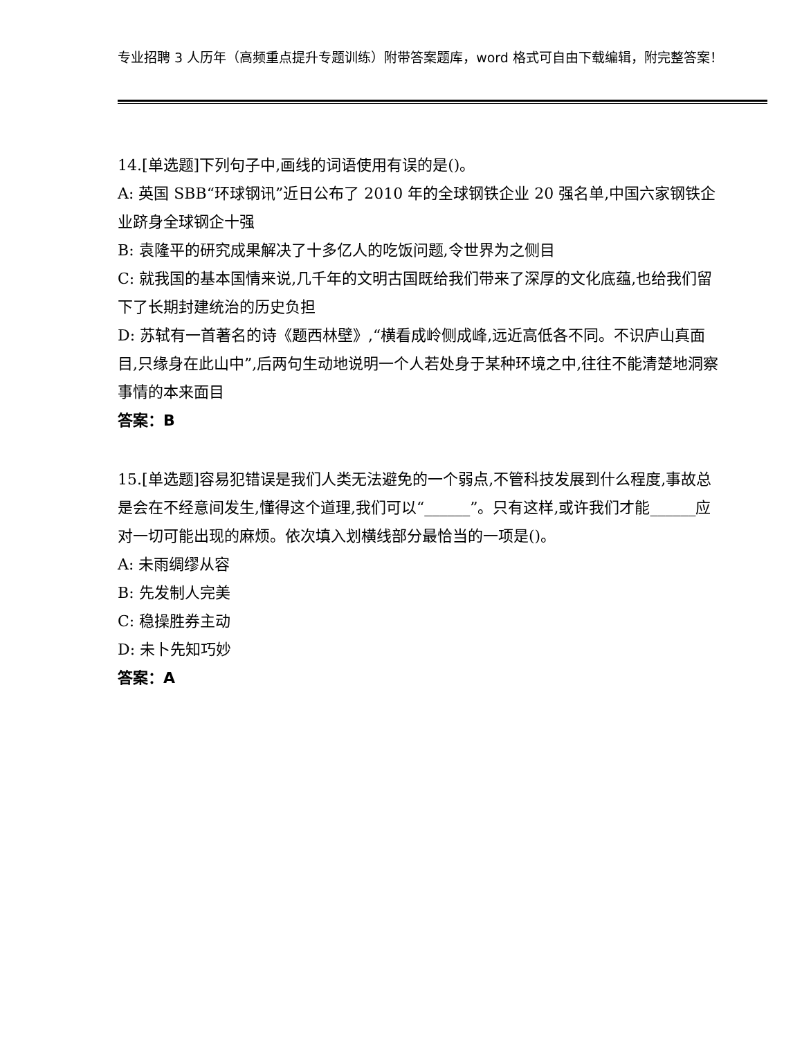专业招聘 3 人历年（高频重点提升专题训练）附带答案题库，word 格式可自由下载编辑，附完整答案！
14.[单选题]下列句子中,画线的词语使用有误的是()。
A: 英国 SBB“环球钢讯”近日公布了 2010 年的全球钢铁企业 20 强名单,中国六家钢铁企业跻身全球钢企十强
B: 袁隆平的研究成果解决了十多亿人的吃饭问题,令世界为之侧目
C: 就我国的基本国情来说,几千年的文明古国既给我们带来了深厚的文化底蕴,也给我们留下了长期封建统治的历史负担
D: 苏轼有一首著名的诗《题西林壁》,“横看成岭侧成峰,远近高低各不同。不识庐山真面目,只缘身在此山中”,后两句生动地说明一个人若处身于某种环境之中,往往不能清楚地洞察事情的本来面目
答案：B
15.[单选题]容易犯错误是我们人类无法避免的一个弱点,不管科技发展到什么程度,事故总是会在不经意间发生,懂得这个道理,我们可以“______”。只有这样,或许我们才能______应对一切可能出现的麻烦。依次填入划横线部分最恰当的一项是()。
A: 未雨绸缪从容
B: 先发制人完美
C: 稳操胜券主动
D: 未卜先知巧妙
答案：A